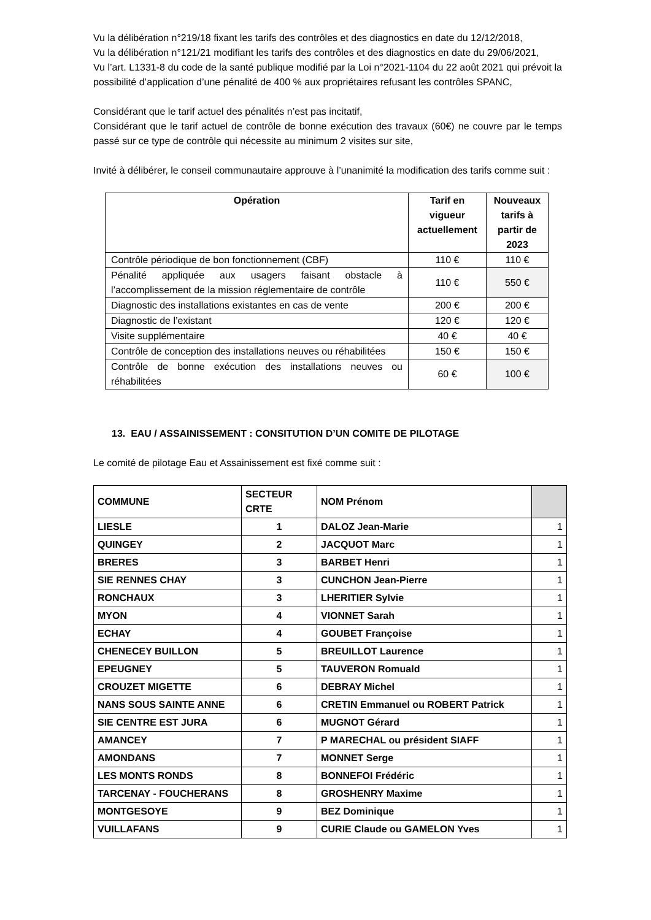Vu la délibération n°219/18 fixant les tarifs des contrôles et des diagnostics en date du 12/12/2018,
Vu la délibération n°121/21 modifiant les tarifs des contrôles et des diagnostics en date du 29/06/2021,
Vu l’art. L1331-8 du code de la santé publique modifié par la Loi n°2021-1104 du 22 août 2021 qui prévoit la possibilité d’application d’une pénalité de 400 % aux propriétaires refusant les contrôles SPANC,
Considérant que le tarif actuel des pénalités n’est pas incitatif,
Considérant que le tarif actuel de contrôle de bonne exécution des travaux (60€) ne couvre par le temps passé sur ce type de contrôle qui nécessite au minimum 2 visites sur site,
Invité à délibérer, le conseil communautaire approuve à l’unanimité la modification des tarifs comme suit :
| Opération | Tarif en vigueur actuellement | Nouveaux tarifs à partir de 2023 |
| --- | --- | --- |
| Contrôle périodique de bon fonctionnement (CBF) | 110 € | 110 € |
| Pénalité appliquée aux usagers faisant obstacle à l’accomplissement de la mission réglementaire de contrôle | 110 € | 550 € |
| Diagnostic des installations existantes en cas de vente | 200 € | 200 € |
| Diagnostic de l’existant | 120 € | 120 € |
| Visite supplémentaire | 40 € | 40 € |
| Contrôle de conception des installations neuves ou réhabilitées | 150 € | 150 € |
| Contrôle de bonne exécution des installations neuves ou réhabilitées | 60 € | 100 € |
13. EAU / ASSAINISSEMENT : CONSITUTION D’UN COMITE DE PILOTAGE
Le comité de pilotage Eau et Assainissement est fixé comme suit :
| COMMUNE | SECTEUR CRTE | NOM Prénom | |
| LIESLE | 1 | DALOZ Jean-Marie | 1 |
| QUINGEY | 2 | JACQUOT Marc | 1 |
| BRERES | 3 | BARBET Henri | 1 |
| SIE RENNES CHAY | 3 | CUNCHON Jean-Pierre | 1 |
| RONCHAUX | 3 | LHERITIER Sylvie | 1 |
| MYON | 4 | VIONNET Sarah | 1 |
| ECHAY | 4 | GOUBET Françoise | 1 |
| CHENECEY BUILLON | 5 | BREUILLOT Laurence | 1 |
| EPEUGNEY | 5 | TAUVERON Romuald | 1 |
| CROUZET MIGETTE | 6 | DEBRAY Michel | 1 |
| NANS SOUS SAINTE ANNE | 6 | CRETIN Emmanuel ou ROBERT Patrick | 1 |
| SIE CENTRE EST JURA | 6 | MUGNOT Gérard | 1 |
| AMANCEY | 7 | P MARECHAL ou président SIAFF | 1 |
| AMONDANS | 7 | MONNET Serge | 1 |
| LES MONTS RONDS | 8 | BONNEFOI Frédéric | 1 |
| TARCENAY - FOUCHERANS | 8 | GROSHENRY Maxime | 1 |
| MONTGESOYE | 9 | BEZ Dominique | 1 |
| VUILLAFANS | 9 | CURIE Claude ou GAMELON Yves | 1 |